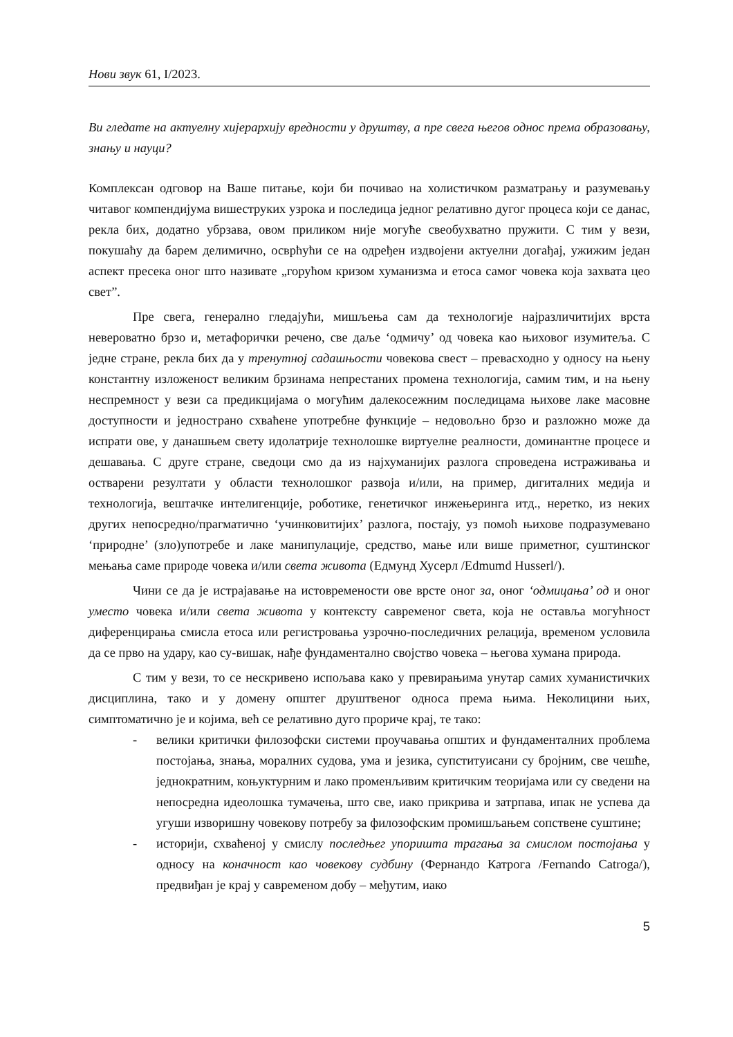Нови звук 61, I/2023.
Ви гледате на актуелну хијерархију вредности у друштву, а пре свега његов однос према образовању, знању и науци?
Комплексан одговор на Ваше питање, који би почивао на холистичком разматрању и разумевању читавог компендијума вишеструких узрока и последица једног релативно дугог процеса који се данас, рекла бих, додатно убрзава, овом приликом није могуће свеобухватно пружити. С тим у вези, покушаћу да барем делимично, осврћући се на одређен издвојени актуелни догађај, ужижим један аспект пресека оног што називате „горућом кризом хуманизма и етоса самог човека која захвата цео свет”.
Пре свега, генерално гледајући, мишљења сам да технологије најразличитијих врста невероватно брзо и, метафорички речено, све даље ‘одмичу’ од човека као њиховог изумитеља. С једне стране, рекла бих да у тренутној садашњости човекова свест – превасходно у односу на њену константну изложеност великим брзинама непрестаних промена технологија, самим тим, и на њену неспремност у вези са предикцијама о могућим далекосежним последицама њихове лаке масовне доступности и једнострано схваћене употребне функције – недовољно брзо и разложно може да испрати ове, у данашњем свету идолатрије технолошке виртуелне реалности, доминантне процесе и дешавања. С друге стране, сведоци смо да из најхуманијих разлога спроведена истраживања и остварени резултати у области технолошког развоја и/или, на пример, дигиталних медија и технологија, вештачке интелигенције, роботике, генетичког инжењеринга итд., неретко, из неких других непосредно/прагматично ‘учинковитијих’ разлога, постају, уз помоћ њихове подразумевано ‘природне’ (зло)употребе и лаке манипулације, средство, мање или више приметног, суштинског мењања саме природе човека и/или света живота (Едмунд Хусерл /Edmumd Husserl/).
Чини се да је истрајавање на истовремености ове врсте оног за, оног ‘одмицања’ од и оног уместо човека и/или света живота у контексту савременог света, која не оставља могућност диференцирања смисла етоса или регистровања узрочно-последичних релација, временом условила да се прво на удару, као су-вишак, нађе фундаментално својство човека – његова хумана природа.
С тим у вези, то се нескривено испољава како у превирањима унутар самих хуманистичких дисциплина, тако и у домену општег друштвеног односа према њима. Неколицини њих, симптоматично је и којима, већ се релативно дуго прориче крај, те тако:
- велики критички филозофски системи проучавања општих и фундаменталних проблема постојања, знања, моралних судова, ума и језика, супституисани су бројним, све чешће, једнократним, коњуктурним и лако променљивим критичким теоријама или су сведени на непосредна идеолошка тумачења, што све, иако прикрива и затрпава, ипак не успева да угуши изворишну човекову потребу за филозофским промишљањем сопствене суштине;
- историји, схваћеној у смислу последњег упоришта трагања за смислом постојања у односу на коначност као човекову судбину (Фернандо Катрога /Fernando Catroga/), предвиђан је крај у савременом добу – међутим, иако
5